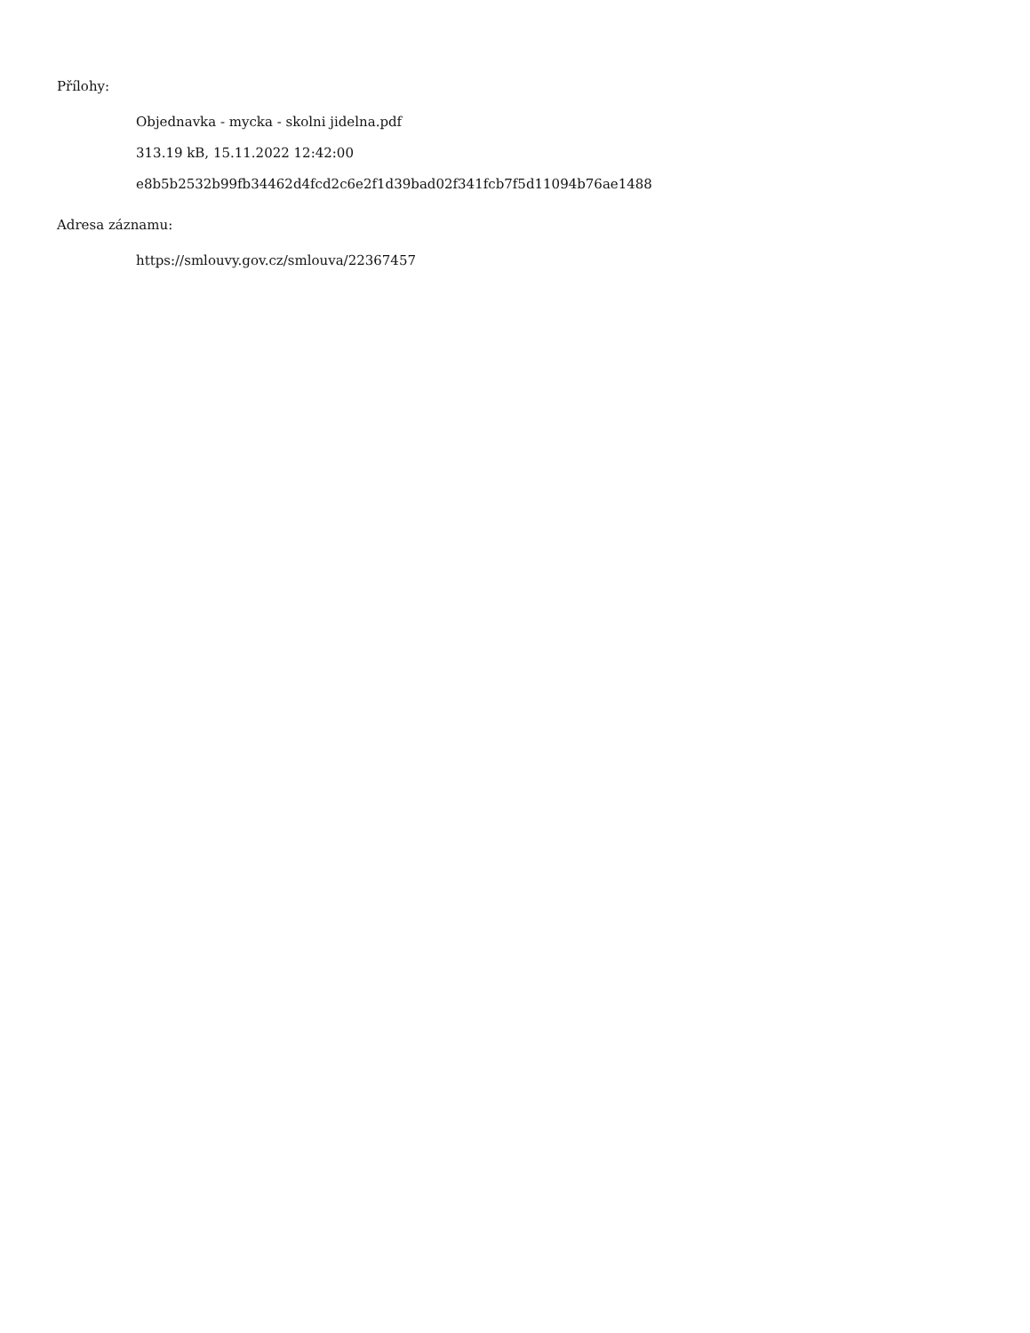Přílohy:
Objednavka - mycka - skolni jidelna.pdf
313.19 kB, 15.11.2022 12:42:00
e8b5b2532b99fb34462d4fcd2c6e2f1d39bad02f341fcb7f5d11094b76ae1488
Adresa záznamu:
https://smlouvy.gov.cz/smlouva/22367457